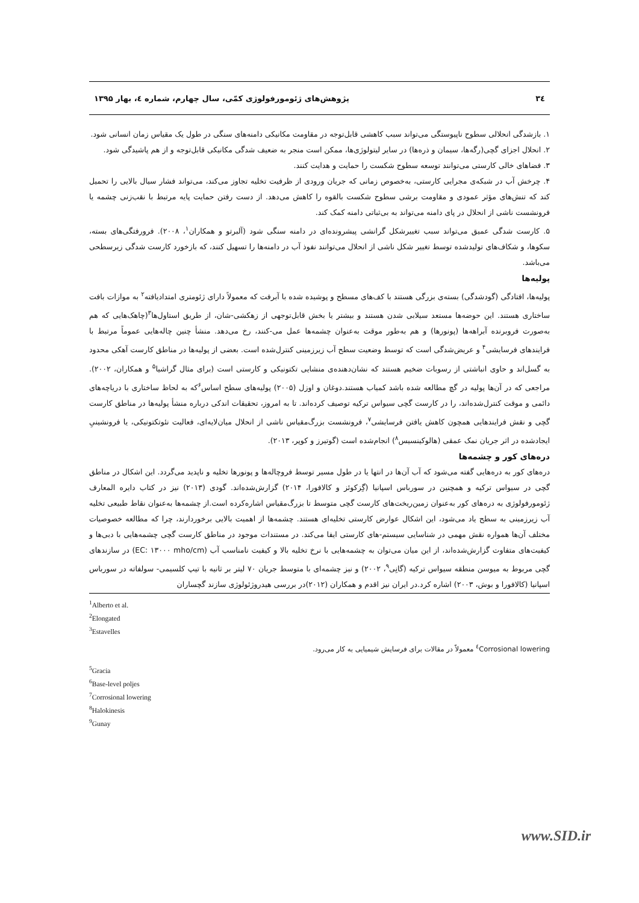۳٤ پژوهش‌های ژئومورفولوژی کمّی، سال چهارم، شماره ٤، بهار ۱۳۹۵
۱. بازشدگی انحلالی سطوح ناپیوستگی می‌تواند سبب کاهشی قابل‌توجه در مقاومت مکانیکی دامنه‌های سنگی در طول یک مقیاس زمان انسانی شود.
۲. انحلال اجزای گچی(رگه‌ها، سیمان و ذره‌ها) در سایر لیتولوژی‌ها، ممکن است منجر به ضعیف شدگی مکانیکی قابل‌توجه و از هم پاشیدگی شود.
۳. فضاهای خالی کارستی می‌توانند توسعه سطوح شکست را حمایت و هدایت کنند.
۴. چرخش آب در شبکه‌ی مجرایی کارستی، به‌خصوص زمانی که جریان ورودی از ظرفیت تخلیه تجاوز می‌کند، می‌تواند فشار سیال بالایی را تحمیل کند که تنش‌های مؤثر عمودی و مقاومت برشی سطوح شکست بالقوه را کاهش می‌دهد. از دست رفتن حمایت پایه مرتبط با نقب‌زنی چشمه یا فرونشست ناشی از انحلال در پای دامنه می‌تواند به بی‌ثباتی دامنه کمک کند.
۵. کارست شدگی عمیق می‌تواند سبب تغییرشکل گرانشی پیشرونده‌ای در دامنه سنگی شود (آلبرتو و همکاران<sup>۱</sup>، ۲۰۰۸). فرورفتگی‌های بسته، سکوها، و شکاف‌های تولیدشده توسط تغییر شکل ناشی از انحلال می‌توانند نفوذ آب در دامنه‌ها را تسهیل کنند، که بازخورد کارست شدگی زیرسطحی می‌باشد.
پولیه‌ها
پولیه‌ها، افتادگی (گودشدگی) بسته‌ی بزرگی هستند با کف‌های مسطح و پوشیده شده با آبرفت که معمولاً دارای ژئومتری امتدادیافته<sup>۲</sup> به موازات بافت ساختاری هستند. این حوضه‌ها مستعد سیلابی شدن هستند و بیشتر یا بخش قابل‌توجهی از زهکشی-شان، از طریق استاول‌ها<sup>۳</sup>(چاهک‌هایی که هم به‌صورت فروبرنده آبراهه‌ها (پونورها) و هم به‌طور موقت به‌عنوان چشمه‌ها عمل می-کنند، رخ می‌دهد. منشأ چنین چاله‌هایی عموماً مرتبط با فرایندهای فرسایشی<sup>۴</sup> و عریض‌شدگی است که توسط وضعیت سطح آب زیرزمینی کنترل‌شده است. بعضی از پولیه‌ها در مناطق کارست آهکی محدود به گسل‌اند و حاوی انباشتی از رسوبات ضخیم هستند که نشان‌دهنده‌ی منشایی تکتونیکی و کارستی است (برای مثال گراشیا<sup>۵</sup> و همکاران، ۲۰۰۲). مراجعی که در آن‌ها پولیه در گچ مطالعه شده باشد کمیاب هستند.دوغان و اوزل (۲۰۰۵) پولیه‌های سطح اساس<sup>۶</sup>که به لحاظ ساختاری با دریاچه‌های دائمی و موقت کنترل‌شده‌اند، را در کارست گچی سیواس ترکیه توصیف کرده‌اند. تا به امروز، تحقیقات اندکی درباره منشأ پولیه‌ها در مناطق کارست گچی و نقش فرایندهایی همچون کاهش یافتن فرسایشی<sup>۷</sup>، فرونشست بزرگ‌مقیاس ناشی از انحلال میان‌لایه‌ای، فعالیت نئوتکتونیکی، یا فرونشینیِ ایجادشده در اثر جریان نمک عمقی (هالوکینسیس<sup>۸</sup>) انجام‌شده است (گوتیرز و کوپر، ۲۰۱۳).
دره‌های کور و چشمه‌ها
دره‌های کور به دره‌هایی گفته می‌شود که آب آن‌ها در انتها یا در طول مسیر توسط فروچاله‌ها و پونورها تخلیه و ناپدید می‌گردد. این اشکال در مناطق گچی در سیواس ترکیه و همچنین در سورباس اسپانیا (گِزکوئز و کالافورا، ۲۰۱۴) گزارش‌شده‌اند. گودی (۲۰۱۳) نیز در کتاب دایره المعارف ژئومورفولوژی به دره‌های کور به‌عنوان زمین‌ریخت‌های کارست گچی متوسط تا بزرگ‌مقیاس اشاره‌کرده است.از چشمه‌ها به‌عنوان نقاط طبیعی تخلیه آب زیرزمینی به سطح یاد می‌شود، این اشکال عوارض کارستی تخلیه‌ای هستند. چشمه‌ها از اهمیت بالایی برخوردارند، چرا که مطالعه خصوصیات مختلف آن‌ها همواره نقش مهمی در شناسایی سیستم-های کارستی ایفا می‌کند. در مستندات موجود در مناطق کارست گچی چشمه‌هایی با دبی‌ها و کیفیت‌های متفاوت گزارش‌شده‌اند، از این میان می‌توان به چشمه‌هایی با نرخ تخلیه بالا و کیفیت نامناسب آب (EC: ۱۳۰۰۰ mho/cm) در سازندهای گچی مربوط به میوسن منطقه سیواس ترکیه (گانِی<sup>۹</sup>، ۲۰۰۲) و نیز چشمه‌ای با متوسط جریان ۷۰ لیتر بر ثانیه با تیپ کلسیمی- سولفاته در سورباس اسپانیا (کالافورا و بوش، ۲۰۰۳) اشاره کرد.در ایران نیز اقدم و همکاران (۲۰۱۲)در بررسی هیدروژئولوژی سازند گچساران
<sup>1</sup> Alberto et al.
<sup>2</sup> Elongated
<sup>3</sup> Estavelles
<sup>٤</sup> Corrosional lowering معمولاً در مقالات برای فرسایش شیمیایی به کار می‌رود.
<sup>5</sup> Gracia
<sup>6</sup> Base-level poljes
<sup>7</sup> Corrosional lowering
<sup>8</sup> Halokinesis
<sup>9</sup> Gunay
www.SID.ir